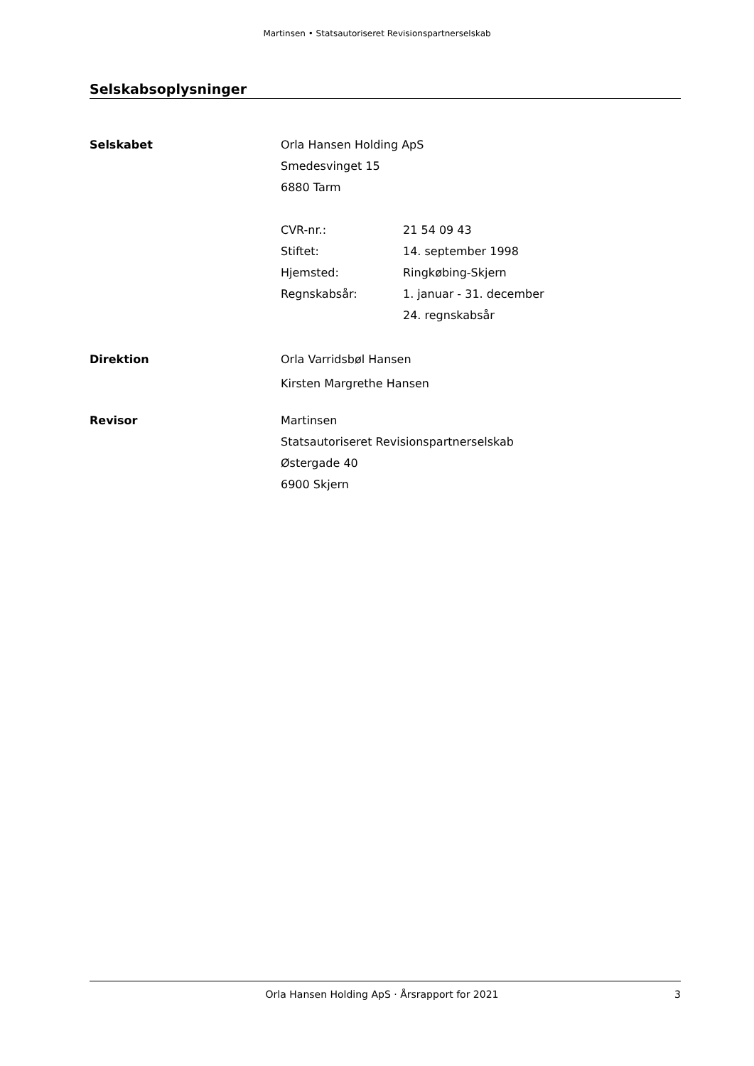Martinsen • Statsautoriseret Revisionspartnerselskab
Selskabsoplysninger
Selskabet Orla Hansen Holding ApS
Smedesvinget 15
6880 Tarm
CVR-nr.: 21 54 09 43
Stiftet: 14. september 1998
Hjemsted: Ringkøbing-Skjern
Regnskabsår: 1. januar - 31. december
24. regnskabsår
Direktion Orla Varridsbøl Hansen
Kirsten Margrethe Hansen
Revisor Martinsen
Statsautoriseret Revisionspartnerselskab
Østergade 40
6900 Skjern
Orla Hansen Holding ApS · Årsrapport for 2021
3